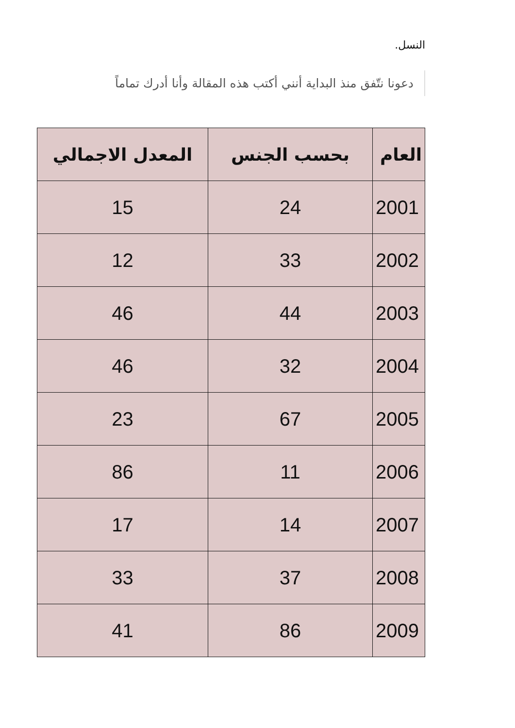النسل.
دعونا نتّفق منذ البداية أنني أكتب هذه المقالة وأنا أدرك تماماً
| العام | بحسب الجنس | المعدل الاجمالي |
| --- | --- | --- |
| 2001 | 24 | 15 |
| 2002 | 33 | 12 |
| 2003 | 44 | 46 |
| 2004 | 32 | 46 |
| 2005 | 67 | 23 |
| 2006 | 11 | 86 |
| 2007 | 14 | 17 |
| 2008 | 37 | 33 |
| 2009 | 86 | 41 |